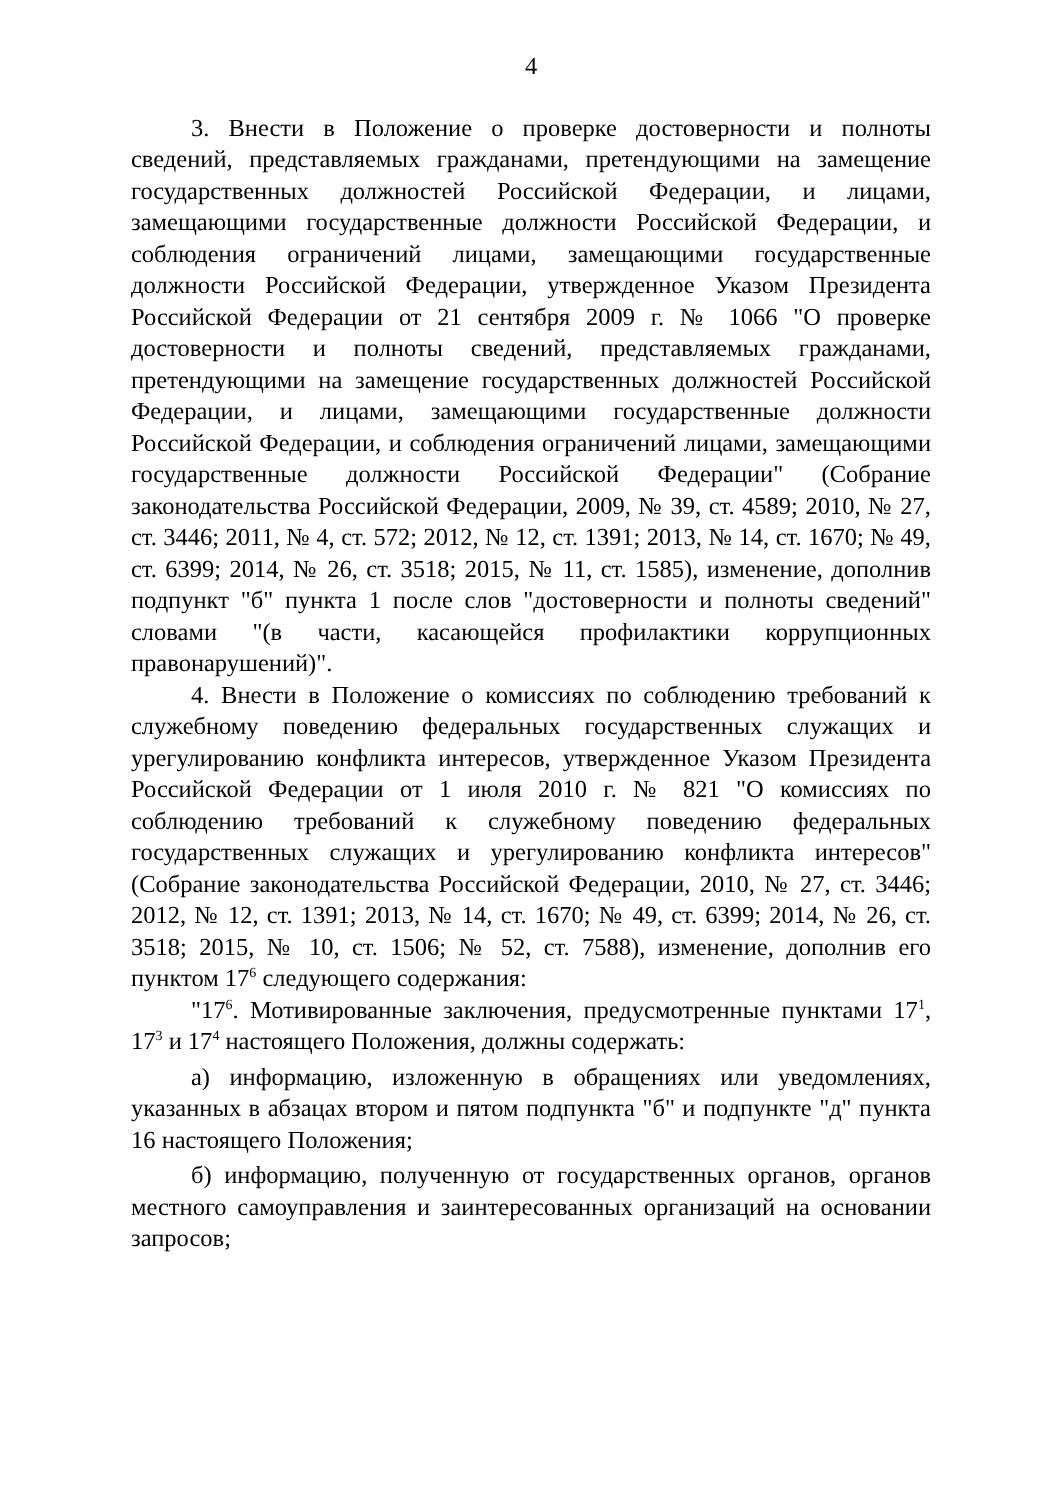4
3. Внести в Положение о проверке достоверности и полноты сведений, представляемых гражданами, претендующими на замещение государственных должностей Российской Федерации, и лицами, замещающими государственные должности Российской Федерации, и соблюдения ограничений лицами, замещающими государственные должности Российской Федерации, утвержденное Указом Президента Российской Федерации от 21 сентября 2009 г. № 1066 "О проверке достоверности и полноты сведений, представляемых гражданами, претендующими на замещение государственных должностей Российской Федерации, и лицами, замещающими государственные должности Российской Федерации, и соблюдения ограничений лицами, замещающими государственные должности Российской Федерации" (Собрание законодательства Российской Федерации, 2009, № 39, ст. 4589; 2010, № 27, ст. 3446; 2011, № 4, ст. 572; 2012, № 12, ст. 1391; 2013, № 14, ст. 1670; № 49, ст. 6399; 2014, № 26, ст. 3518; 2015, № 11, ст. 1585), изменение, дополнив подпункт "б" пункта 1 после слов "достоверности и полноты сведений" словами "(в части, касающейся профилактики коррупционных правонарушений)".
4. Внести в Положение о комиссиях по соблюдению требований к служебному поведению федеральных государственных служащих и урегулированию конфликта интересов, утвержденное Указом Президента Российской Федерации от 1 июля 2010 г. № 821 "О комиссиях по соблюдению требований к служебному поведению федеральных государственных служащих и урегулированию конфликта интересов" (Собрание законодательства Российской Федерации, 2010, № 27, ст. 3446; 2012, № 12, ст. 1391; 2013, № 14, ст. 1670; № 49, ст. 6399; 2014, № 26, ст. 3518; 2015, № 10, ст. 1506; № 52, ст. 7588), изменение, дополнив его пунктом 17<sup>6</sup> следующего содержания:
"17<sup>6</sup>. Мотивированные заключения, предусмотренные пунктами 17<sup>1</sup>, 17<sup>3</sup> и 17<sup>4</sup> настоящего Положения, должны содержать:
а) информацию, изложенную в обращениях или уведомлениях, указанных в абзацах втором и пятом подпункта "б" и подпункте "д" пункта 16 настоящего Положения;
б) информацию, полученную от государственных органов, органов местного самоуправления и заинтересованных организаций на основании запросов;